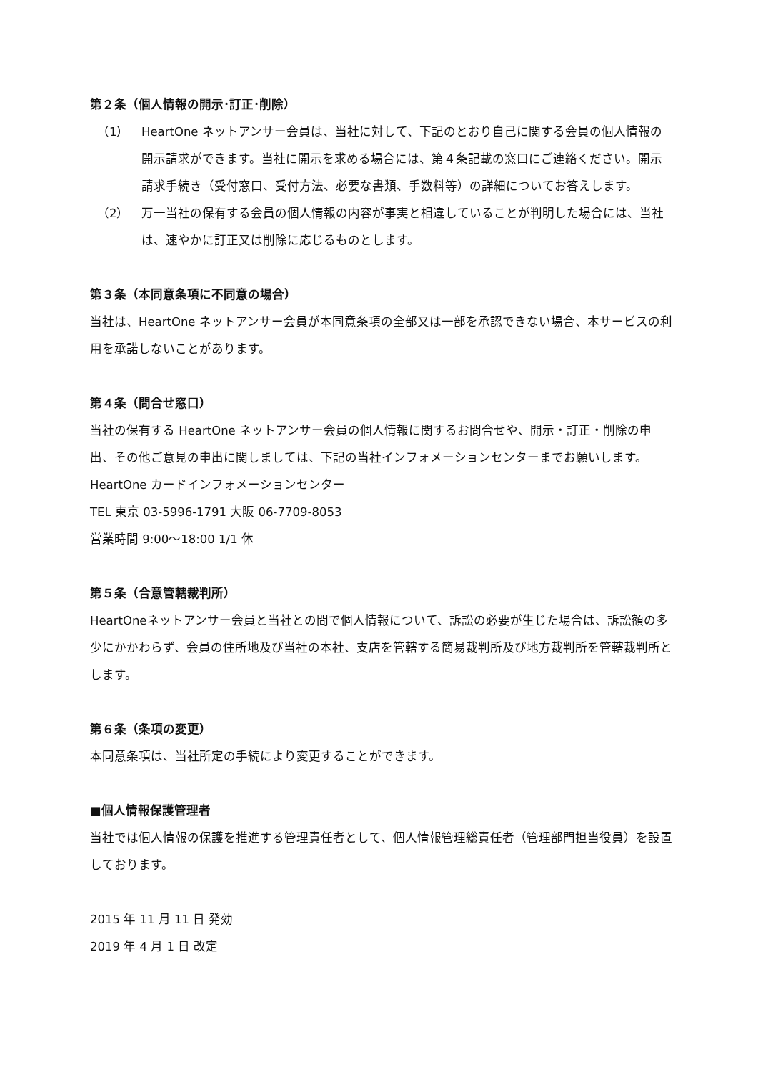第２条（個人情報の開示･訂正･削除）
（1） HeartOne ネットアンサー会員は、当社に対して、下記のとおり自己に関する会員の個人情報の開示請求ができます。当社に開示を求める場合には、第４条記載の窓口にご連絡ください。開示請求手続き（受付窓口、受付方法、必要な書類、手数料等）の詳細についてお答えします。
（2） 万一当社の保有する会員の個人情報の内容が事実と相違していることが判明した場合には、当社は、速やかに訂正又は削除に応じるものとします。
第３条（本同意条項に不同意の場合）
当社は、HeartOne ネットアンサー会員が本同意条項の全部又は一部を承認できない場合、本サービスの利用を承諾しないことがあります。
第４条（問合せ窓口）
当社の保有する HeartOne ネットアンサー会員の個人情報に関するお問合せや、開示・訂正・削除の申出、その他ご意見の申出に関しましては、下記の当社インフォメーションセンターまでお願いします。
HeartOne カードインフォメーションセンター
TEL 東京 03-5996-1791 大阪 06-7709-8053
営業時間 9:00～18:00 1/1 休
第５条（合意管轄裁判所）
HeartOneネットアンサー会員と当社との間で個人情報について、訴訟の必要が生じた場合は、訴訟額の多少にかかわらず、会員の住所地及び当社の本社、支店を管轄する簡易裁判所及び地方裁判所を管轄裁判所とします。
第６条（条項の変更）
本同意条項は、当社所定の手続により変更することができます。
■個人情報保護管理者
当社では個人情報の保護を推進する管理責任者として、個人情報管理総責任者（管理部門担当役員）を設置しております。
2015 年 11 月 11 日 発効
2019 年 4 月 1 日 改定